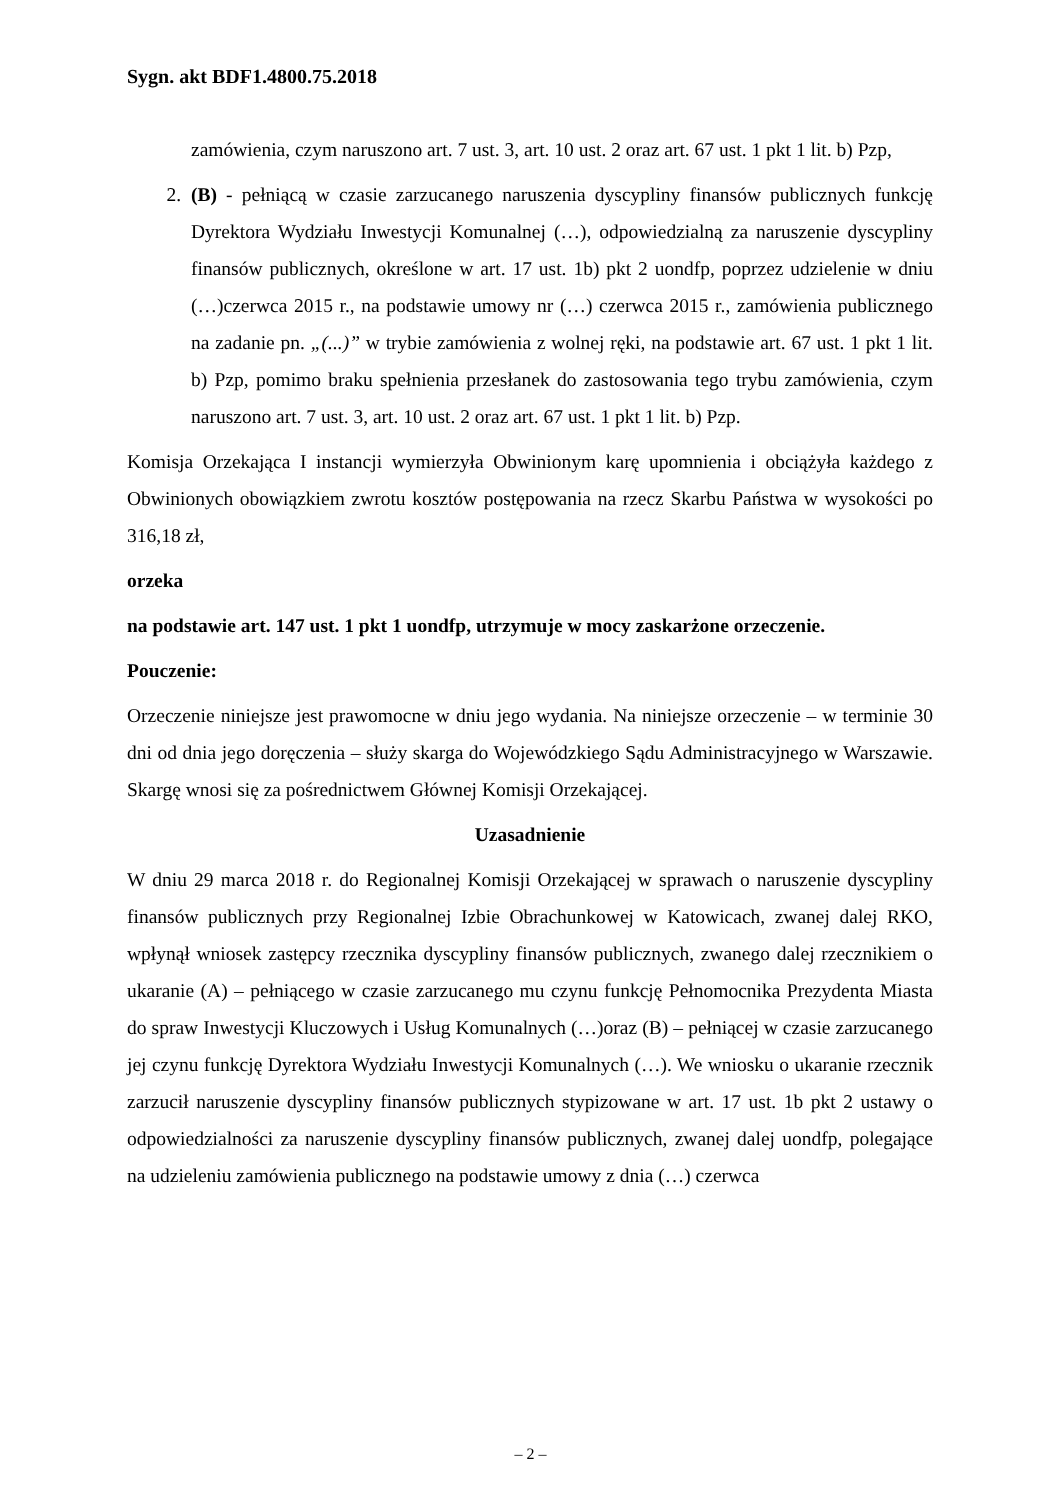Sygn. akt BDF1.4800.75.2018
zamówienia, czym naruszono art. 7 ust. 3, art. 10 ust. 2 oraz art. 67 ust. 1 pkt 1 lit. b) Pzp,
2. (B) - pełniącą w czasie zarzucanego naruszenia dyscypliny finansów publicznych funkcję Dyrektora Wydziału Inwestycji Komunalnej (…), odpowiedzialną za naruszenie dyscypliny finansów publicznych, określone w art. 17 ust. 1b) pkt 2 uondfp, poprzez udzielenie w dniu (…)czerwca 2015 r., na podstawie umowy nr (…) czerwca 2015 r., zamówienia publicznego na zadanie pn. „(...)” w trybie zamówienia z wolnej ręki, na podstawie art. 67 ust. 1 pkt 1 lit. b) Pzp, pomimo braku spełnienia przesłanek do zastosowania tego trybu zamówienia, czym naruszono art. 7 ust. 3, art. 10 ust. 2 oraz art. 67 ust. 1 pkt 1 lit. b) Pzp.
Komisja Orzekająca I instancji wymierzyła Obwinionym karę upomnienia i obciążyła każdego z Obwinionych obowiązkiem zwrotu kosztów postępowania na rzecz Skarbu Państwa w wysokości po 316,18 zł,
orzeka
na podstawie art. 147 ust. 1 pkt 1 uondfp, utrzymuje w mocy zaskarżone orzeczenie.
Pouczenie:
Orzeczenie niniejsze jest prawomocne w dniu jego wydania. Na niniejsze orzeczenie – w terminie 30 dni od dnia jego doręczenia – służy skarga do Wojewódzkiego Sądu Administracyjnego w Warszawie. Skargę wnosi się za pośrednictwem Głównej Komisji Orzekającej.
Uzasadnienie
W dniu 29 marca 2018 r. do Regionalnej Komisji Orzekającej w sprawach o naruszenie dyscypliny finansów publicznych przy Regionalnej Izbie Obrachunkowej w Katowicach, zwanej dalej RKO, wpłynął wniosek zastępcy rzecznika dyscypliny finansów publicznych, zwanego dalej rzecznikiem o ukaranie (A) – pełniącego w czasie zarzucanego mu czynu funkcję Pełnomocnika Prezydenta Miasta do spraw Inwestycji Kluczowych i Usług Komunalnych (…)oraz (B) – pełniącej w czasie zarzucanego jej czynu funkcję Dyrektora Wydziału Inwestycji Komunalnych (…). We wniosku o ukaranie rzecznik zarzucił naruszenie dyscypliny finansów publicznych stypizowane w art. 17 ust. 1b pkt 2 ustawy o odpowiedzialności za naruszenie dyscypliny finansów publicznych, zwanej dalej uondfp, polegające na udzieleniu zamówienia publicznego na podstawie umowy z dnia (…) czerwca
– 2 –